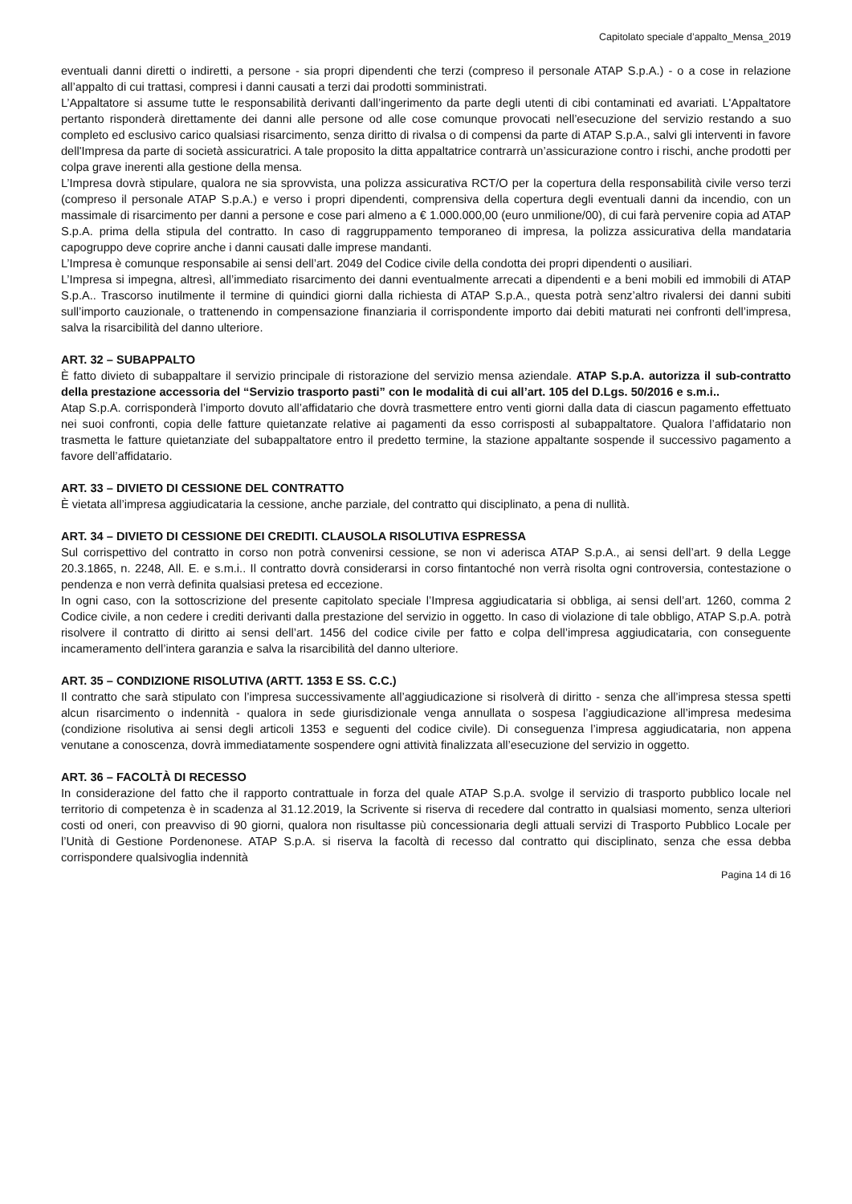Capitolato speciale d’appalto_Mensa_2019
eventuali danni diretti o indiretti, a persone - sia propri dipendenti che terzi (compreso il personale ATAP S.p.A.) - o a cose in relazione all’appalto di cui trattasi, compresi i danni causati a terzi dai prodotti somministrati.
L’Appaltatore si assume tutte le responsabilità derivanti dall’ingerimento da parte degli utenti di cibi contaminati ed avariati. L'Appaltatore pertanto risponderà direttamente dei danni alle persone od alle cose comunque provocati nell’esecuzione del servizio restando a suo completo ed esclusivo carico qualsiasi risarcimento, senza diritto di rivalsa o di compensi da parte di ATAP S.p.A., salvi gli interventi in favore dell'Impresa da parte di società assicuratrici. A tale proposito la ditta appaltatrice contrarrà un’assicurazione contro i rischi, anche prodotti per colpa grave inerenti alla gestione della mensa.
L’Impresa dovrà stipulare, qualora ne sia sprovvista, una polizza assicurativa RCT/O per la copertura della responsabilità civile verso terzi (compreso il personale ATAP S.p.A.) e verso i propri dipendenti, comprensiva della copertura degli eventuali danni da incendio, con un massimale di risarcimento per danni a persone e cose pari almeno a € 1.000.000,00 (euro unmilione/00), di cui farà pervenire copia ad ATAP S.p.A. prima della stipula del contratto. In caso di raggruppamento temporaneo di impresa, la polizza assicurativa della mandataria capogruppo deve coprire anche i danni causati dalle imprese mandanti.
L’Impresa è comunque responsabile ai sensi dell’art. 2049 del Codice civile della condotta dei propri dipendenti o ausiliari.
L’Impresa si impegna, altresì, all’immediato risarcimento dei danni eventualmente arrecati a dipendenti e a beni mobili ed immobili di ATAP S.p.A.. Trascorso inutilmente il termine di quindici giorni dalla richiesta di ATAP S.p.A., questa potrà senz’altro rivalersi dei danni subiti sull’importo cauzionale, o trattenendo in compensazione finanziaria il corrispondente importo dai debiti maturati nei confronti dell’impresa, salva la risarcibilità del danno ulteriore.
ART. 32 – SUBAPPALTO
È fatto divieto di subappaltare il servizio principale di ristorazione del servizio mensa aziendale. ATAP S.p.A. autorizza il sub-contratto della prestazione accessoria del “Servizio trasporto pasti” con le modalità di cui all’art. 105 del D.Lgs. 50/2016 e s.m.i..
Atap S.p.A. corrisponderà l’importo dovuto all’affidatario che dovrà trasmettere entro venti giorni dalla data di ciascun pagamento effettuato nei suoi confronti, copia delle fatture quietanzate relative ai pagamenti da esso corrisposti al subappaltatore. Qualora l’affidatario non trasmetta le fatture quietanziate del subappaltatore entro il predetto termine, la stazione appaltante sospende il successivo pagamento a favore dell’affidatario.
ART. 33 – DIVIETO DI CESSIONE DEL CONTRATTO
È vietata all’impresa aggiudicataria la cessione, anche parziale, del contratto qui disciplinato, a pena di nullità.
ART. 34 – DIVIETO DI CESSIONE DEI CREDITI. CLAUSOLA RISOLUTIVA ESPRESSA
Sul corrispettivo del contratto in corso non potrà convenirsi cessione, se non vi aderisca ATAP S.p.A., ai sensi dell’art. 9 della Legge 20.3.1865, n. 2248, All. E. e s.m.i.. Il contratto dovrà considerarsi in corso fintantoché non verrà risolta ogni controversia, contestazione o pendenza e non verrà definita qualsiasi pretesa ed eccezione.
In ogni caso, con la sottoscrizione del presente capitolato speciale l’Impresa aggiudicataria si obbliga, ai sensi dell’art. 1260, comma 2 Codice civile, a non cedere i crediti derivanti dalla prestazione del servizio in oggetto. In caso di violazione di tale obbligo, ATAP S.p.A. potrà risolvere il contratto di diritto ai sensi dell’art. 1456 del codice civile per fatto e colpa dell’impresa aggiudicataria, con conseguente incameramento dell’intera garanzia e salva la risarcibilità del danno ulteriore.
ART. 35 – CONDIZIONE RISOLUTIVA (ARTT. 1353 E SS. C.C.)
Il contratto che sarà stipulato con l’impresa successivamente all’aggiudicazione si risolverà di diritto - senza che all’impresa stessa spetti alcun risarcimento o indennità - qualora in sede giurisdizionale venga annullata o sospesa l’aggiudicazione all’impresa medesima (condizione risolutiva ai sensi degli articoli 1353 e seguenti del codice civile). Di conseguenza l’impresa aggiudicataria, non appena venutane a conoscenza, dovrà immediatamente sospendere ogni attività finalizzata all’esecuzione del servizio in oggetto.
ART. 36 – FACOLTÀ DI RECESSO
In considerazione del fatto che il rapporto contrattuale in forza del quale ATAP S.p.A. svolge il servizio di trasporto pubblico locale nel territorio di competenza è in scadenza al 31.12.2019, la Scrivente si riserva di recedere dal contratto in qualsiasi momento, senza ulteriori costi od oneri, con preavviso di 90 giorni, qualora non risultasse più concessionaria degli attuali servizi di Trasporto Pubblico Locale per l’Unità di Gestione Pordenonese. ATAP S.p.A. si riserva la facoltà di recesso dal contratto qui disciplinato, senza che essa debba corrispondere qualsivoglia indennità
Pagina 14 di 16